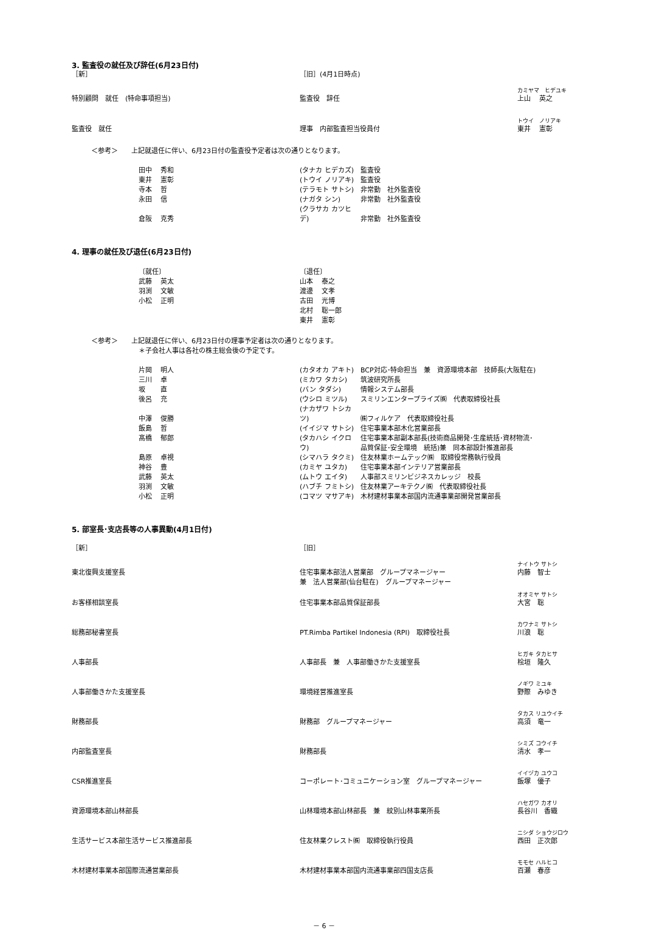3. 監査役の就任及び辞任(6月23日付)
| ［新］ | ［旧］(4月1日時点) | |
| 特別顧問 就任 (特命事項担当) | 監査役 辞任 | カミヤマ ヒデユキ 上山 英之 |
| 監査役 就任 | 理事 内部監査担当役員付 | トウイ ノリアキ 東井 憲彰 |
＜参考＞　　上記就退任に伴い、6月23日付の監査役予定者は次の通りとなります。
| 田中 秀和 | (タナカ ヒデカズ) | 監査役 |
| 東井 憲彰 | (トウイ ノリアキ) | 監査役 |
| 寺本 哲 | (テラモト サトシ) | 非常勤 社外監査役 |
| 永田 信 | (ナガタ シン) | 非常勤 社外監査役 |
| 倉阪 克秀 | (クラサカ カツヒデ) | 非常勤 社外監査役 |
4. 理事の就任及び退任(6月23日付)
| 〔就任〕 | 〔退任〕 |
| 武藤 英太 | 山本 泰之 |
| 羽渕 文敏 | 渡邊 文孝 |
| 小松 正明 | 古田 光博 |
| | 北村 聡一郎 |
| | 東井 憲彰 |
＜参考＞　　上記就退任に伴い、6月23日付の理事予定者は次の通りとなります。
＊子会社人事は各社の株主総会後の予定です。
| 片岡 明人 | (カタオカ アキト) | BCP対応･特命担当 兼 資源環境本部 技師長(大阪駐在) |
| 三川 卓 | (ミカワ タカシ) | 筑波研究所長 |
| 坂 直 | (バン タダシ) | 情報システム部長 |
| 後呂 充 | (ウシロ ミツル) | スミリンエンタープライズ㈱ 代表取締役社長 |
| 中澤 俊勝 | (ナカザワ トシカツ) | ㈱フィルケア 代表取締役社長 |
| 飯島 哲 | (イイジマ サトシ) | 住宅事業本部木化営業部長 |
| 髙橋 郁郎 | (タカハシ イクロウ) | 住宅事業本部副本部長(技術商品開発･生産統括･資材物流･ 品質保証･安全環境 統括)兼 同本部設計推進部長 |
| 島原 卓視 | (シマハラ タクミ) | 住友林業ホームテック㈱ 取締役常務執行役員 |
| 神谷 豊 | (カミヤ ユタカ) | 住宅事業本部インテリア営業部長 |
| 武藤 英太 | (ムトウ エイタ) | 人事部スミリンビジネスカレッジ 校長 |
| 羽渕 文敏 | (ハブチ フミトシ) | 住友林業アーキテクノ㈱ 代表取締役社長 |
| 小松 正明 | (コマツ マサアキ) | 木材建材事業本部国内流通事業部開発営業部長 |
5. 部室長･支店長等の人事異動(4月1日付)
| ［新］ | ［旧］ | |
| 東北復興支援室長 | 住宅事業本部法人営業部 グループマネージャー | ナイトウ サトシ 内藤 智士 |
| | 兼 法人営業部(仙台駐在) グループマネージャー | |
| お客様相談室長 | 住宅事業本部品質保証部長 | オオミヤ サトシ 大宮 聡 |
| 総務部秘書室長 | PT.Rimba Partikel Indonesia (RPI) 取締役社長 | カワナミ サトシ 川浪 聡 |
| 人事部長 | 人事部長 兼 人事部働きかた支援室長 | ヒガキ タカヒサ 桧垣 隆久 |
| 人事部働きかた支援室長 | 環境経営推進室長 | ノギワ ミユキ 野際 みゆき |
| 財務部長 | 財務部 グループマネージャー | タカス リユウイチ 高須 竜一 |
| 内部監査室長 | 財務部長 | シミズ コウイチ 清水 孝一 |
| CSR推進室長 | コーポレート･コミュニケーション室 グループマネージャー | イイヅカ ユウコ 飯塚 優子 |
| 資源環境本部山林部長 | 山林環境本部山林部長 兼 紋別山林事業所長 | ハセガワ カオリ 長谷川 香織 |
| 生活サービス本部生活サービス推進部長 | 住友林業クレスト㈱ 取締役執行役員 | ニシダ ショウジロウ 西田 正次郎 |
| 木材建材事業本部国際流通営業部長 | 木材建材事業本部国内流通事業部四国支店長 | モモセ ハルヒコ 百瀬 春彦 |
－ 6 －